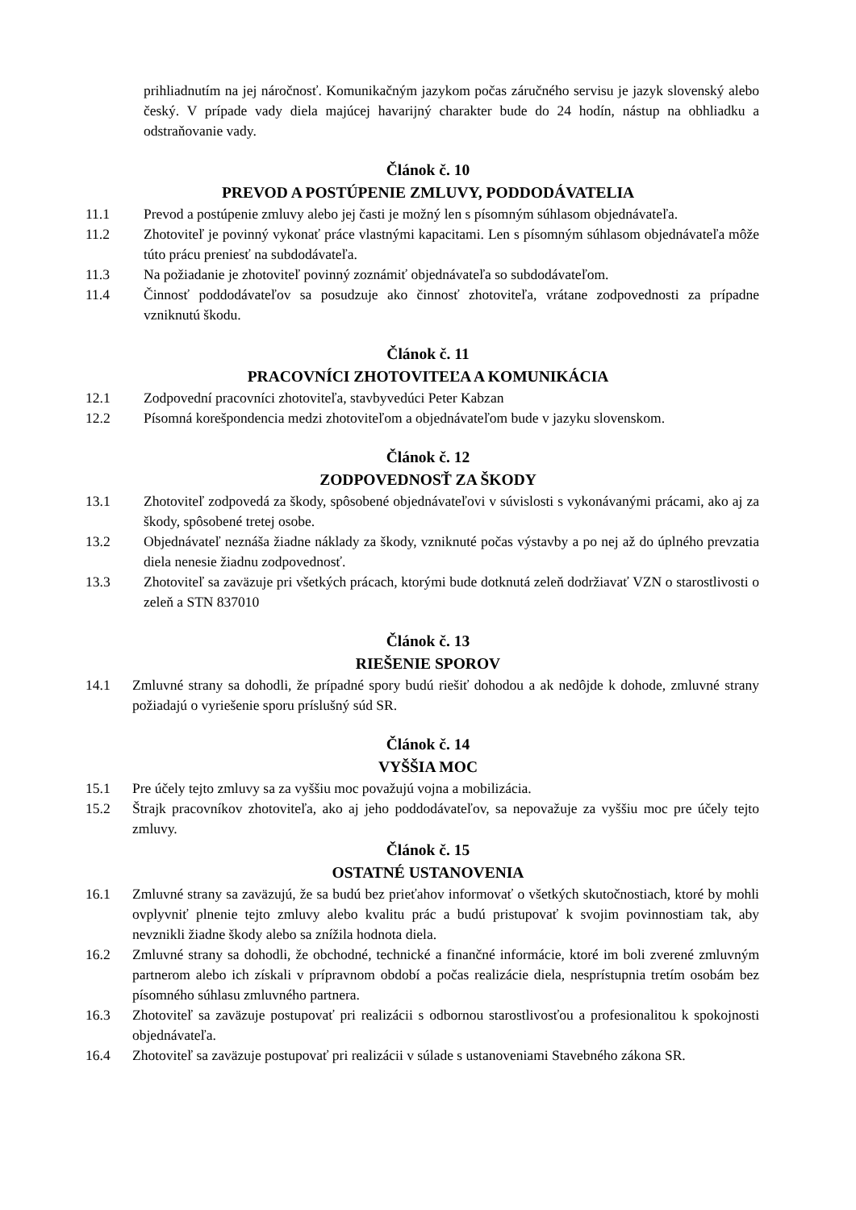prihliadnutím na jej náročnosť. Komunikačným jazykom počas záručného servisu je jazyk slovenský alebo český. V prípade vady diela majúcej havarijný charakter bude do 24 hodín, nástup na obhliadku a odstraňovanie vady.
Článok č. 10
PREVOD A POSTÚPENIE ZMLUVY, PODDODÁVATELIA
11.1 Prevod a postúpenie zmluvy alebo jej časti je možný len s písomným súhlasom objednávateľa.
11.2 Zhotoviteľ je povinný vykonať práce vlastnými kapacitami. Len s písomným súhlasom objednávateľa môže túto prácu preniesť na subdodávateľa.
11.3 Na požiadanie je zhotoviteľ povinný zoznámiť objednávateľa so subdodávateľom.
11.4 Činnosť poddodávateľov sa posudzuje ako činnosť zhotoviteľa, vrátane zodpovednosti za prípadne vzniknutú škodu.
Článok č. 11
PRACOVNÍCI ZHOTOVITEĽA A KOMUNIKÁCIA
12.1 Zodpovední pracovníci zhotoviteľa, stavbyvedúci Peter Kabzan
12.2 Písomná korešpondencia medzi zhotoviteľom a objednávateľom bude v jazyku slovenskom.
Článok č. 12
ZODPOVEDNOSŤ ZA ŠKODY
13.1 Zhotoviteľ zodpovedá za škody, spôsobené objednávateľovi v súvislosti s vykonávanými prácami, ako aj za škody, spôsobené tretej osobe.
13.2 Objednávateľ neznáša žiadne náklady za škody, vzniknuté počas výstavby a po nej až do úplného prevzatia diela nenesie žiadnu zodpovednosť.
13.3 Zhotoviteľ sa zaväzuje pri všetkých prácach, ktorými bude dotknutá zeleň dodržiavať VZN o starostlivosti o zeleň a STN 837010
Článok č. 13
RIEŠENIE SPOROV
14.1 Zmluvné strany sa dohodli, že prípadné spory budú riešiť dohodou a ak nedôjde k dohode, zmluvné strany požiadajú o vyriešenie sporu príslušný súd SR.
Článok č. 14
VYŠŠIA MOC
15.1 Pre účely tejto zmluvy sa za vyššiu moc považujú vojna a mobilizácia.
15.2 Štrajk pracovníkov zhotoviteľa, ako aj jeho poddodávateľov, sa nepovažuje za vyššiu moc pre účely tejto zmluvy.
Článok č. 15
OSTATNÉ USTANOVENIA
16.1 Zmluvné strany sa zaväzujú, že sa budú bez prieťahov informovať o všetkých skutočnostiach, ktoré by mohli ovplyvniť plnenie tejto zmluvy alebo kvalitu prác a budú pristupovať k svojim povinnostiam tak, aby nevznikli žiadne škody alebo sa znížila hodnota diela.
16.2 Zmluvné strany sa dohodli, že obchodné, technické a finančné informácie, ktoré im boli zverené zmluvným partnerom alebo ich získali v prípravnom období a počas realizácie diela, nesprístupnia tretím osobám bez písomného súhlasu zmluvného partnera.
16.3 Zhotoviteľ sa zaväzuje postupovať pri realizácii s odbornou starostlivosťou a profesionalitou k spokojnosti objednávateľa.
16.4 Zhotoviteľ sa zaväzuje postupovať pri realizácii v súlade s ustanoveniami Stavebného zákona SR.